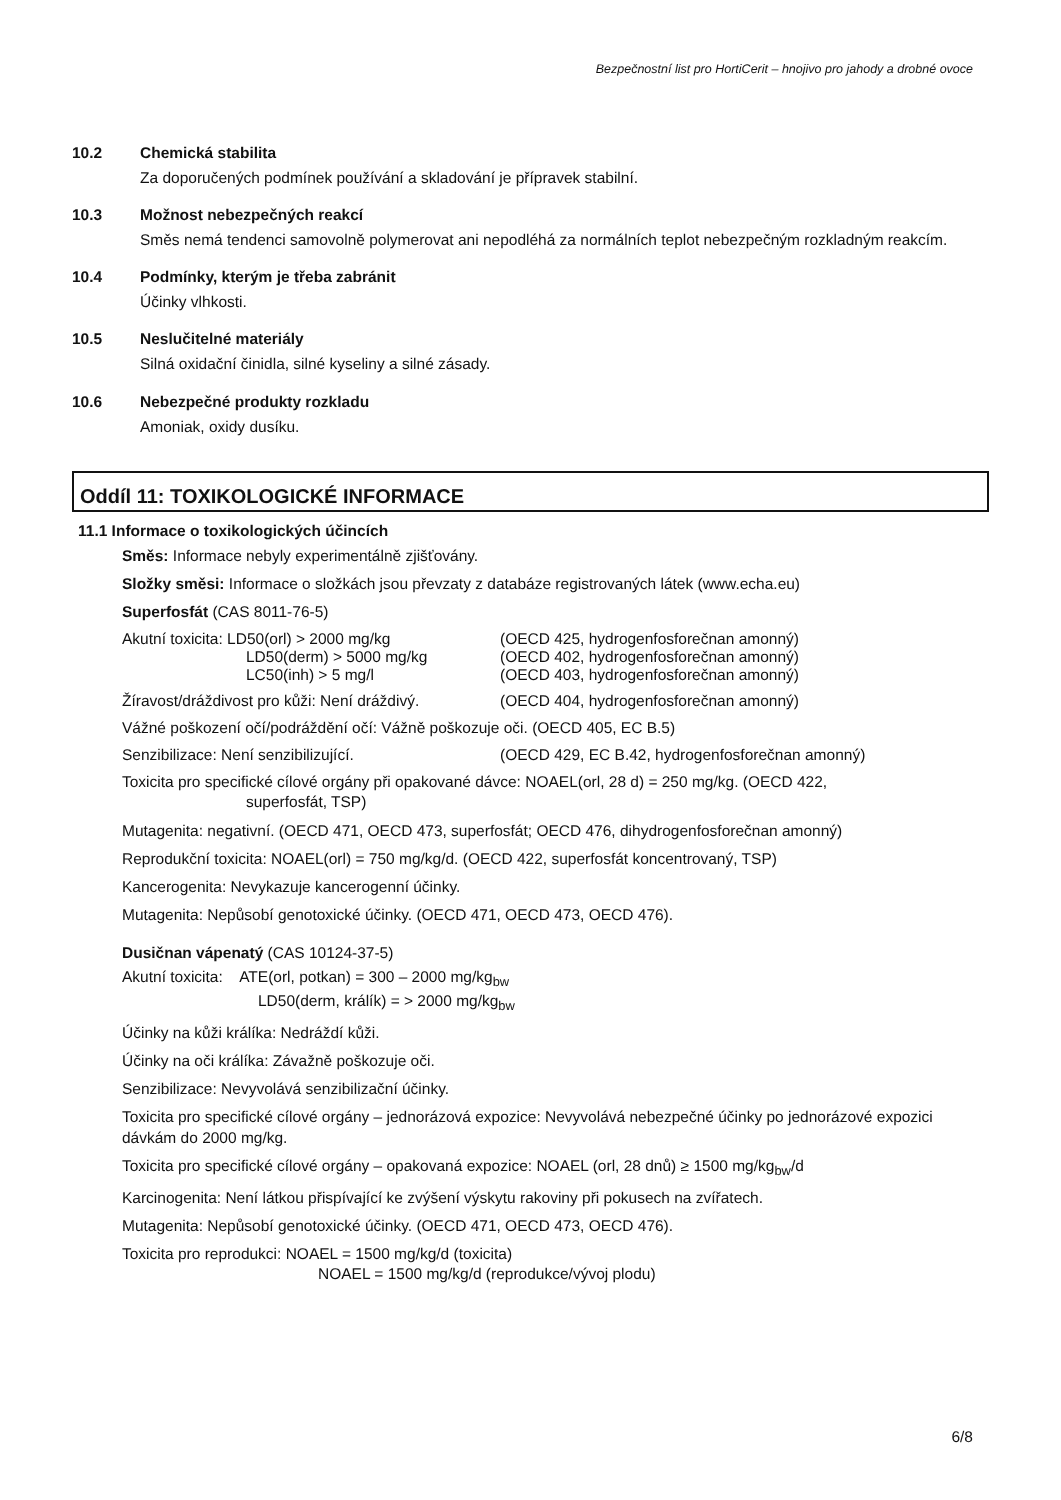Bezpečnostní list pro HortiCerit – hnojivo pro jahody a drobné ovoce
10.2 Chemická stabilita
Za doporučených podmínek používání a skladování je přípravek stabilní.
10.3 Možnost nebezpečných reakcí
Směs nemá tendenci samovolně polymerovat ani nepodléhá za normálních teplot nebezpečným rozkladným reakcím.
10.4 Podmínky, kterým je třeba zabránit
Účinky vlhkosti.
10.5 Neslučitelné materiály
Silná oxidační činidla, silné kyseliny a silné zásady.
10.6 Nebezpečné produkty rozkladu
Amoniak, oxidy dusíku.
Oddíl 11: TOXIKOLOGICKÉ INFORMACE
11.1 Informace o toxikologických účincích
Směs: Informace nebyly experimentálně zjišťovány.
Složky směsi: Informace o složkách jsou převzaty z databáze registrovaných látek (www.echa.eu)
Superfosfát (CAS 8011-76-5)
Akutní toxicita: LD50(orl) > 2000 mg/kg (OECD 425, hydrogenfosforečnan amonný)
LD50(derm) > 5000 mg/kg (OECD 402, hydrogenfosforečnan amonný)
LC50(inh) > 5 mg/l (OECD 403, hydrogenfosforečnan amonný)
Žíravost/dráždivost pro kůži: Není dráždivý. (OECD 404, hydrogenfosforečnan amonný)
Vážné poškození očí/podráždění očí: Vážně poškozuje oči. (OECD 405, EC B.5)
Senzibilizace: Není senzibilizující. (OECD 429, EC B.42, hydrogenfosforečnan amonný)
Toxicita pro specifické cílové orgány při opakované dávce: NOAEL(orl, 28 d) = 250 mg/kg. (OECD 422,
superfosfát, TSP)
Mutagenita: negativní. (OECD 471, OECD 473, superfosfát; OECD 476, dihydrogenfosforečnan amonný)
Reprodukční toxicita: NOAEL(orl) = 750 mg/kg/d. (OECD 422, superfosfát koncentrovaný, TSP)
Kancerogenita: Nevykazuje kancerogenní účinky.
Mutagenita: Nepůsobí genotoxické účinky. (OECD 471, OECD 473, OECD 476).
Dusičnan vápenatý (CAS 10124-37-5)
Akutní toxicita: ATE(orl, potkan) = 300 – 2000 mg/kg<sub>bw</sub>
LD50(derm, králík) = > 2000 mg/kg<sub>bw</sub>
Účinky na kůži králíka: Nedráždí kůži.
Účinky na oči králíka: Závažně poškozuje oči.
Senzibilizace: Nevyvolává senzibilizační účinky.
Toxicita pro specifické cílové orgány – jednorázová expozice: Nevyvolává nebezpečné účinky po jednorázové expozici dávkám do 2000 mg/kg.
Toxicita pro specifické cílové orgány – opakovaná expozice: NOAEL (orl, 28 dnů) ≥ 1500 mg/kg<sub>bw</sub>/d
Karcinogenita: Není látkou přispívající ke zvýšení výskytu rakoviny při pokusech na zvířatech.
Mutagenita: Nepůsobí genotoxické účinky. (OECD 471, OECD 473, OECD 476).
Toxicita pro reprodukci: NOAEL = 1500 mg/kg/d (toxicita)
NOAEL = 1500 mg/kg/d (reprodukce/vývoj plodu)
6/8